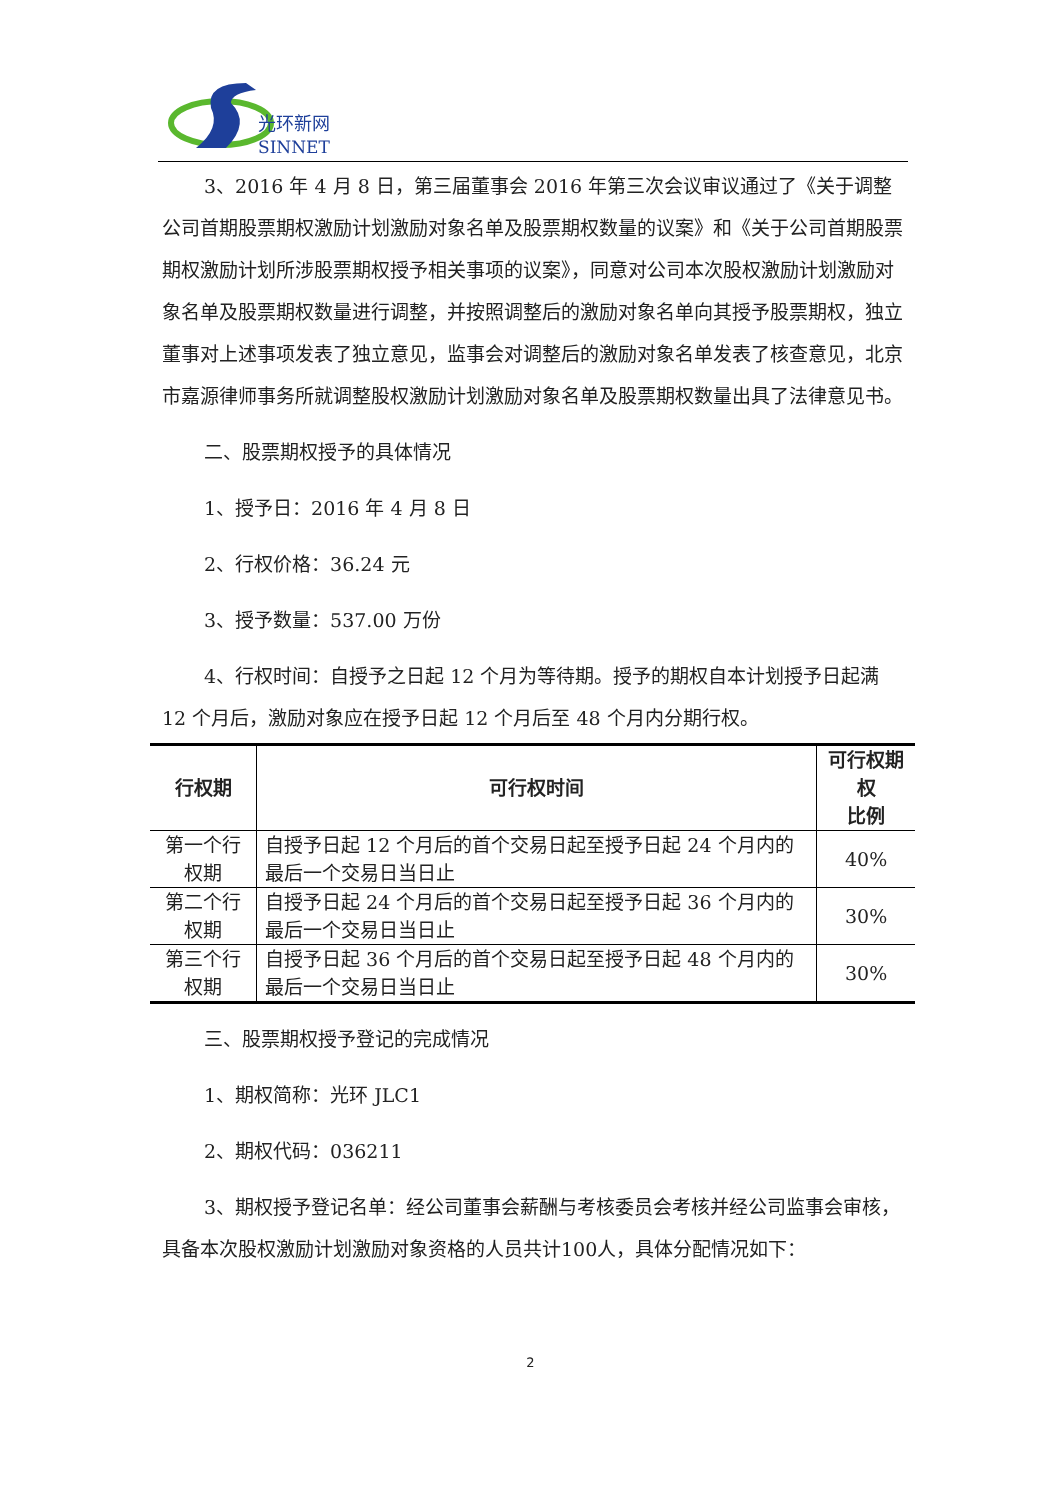光环新网
SINNET
3、2016 年 4 月 8 日，第三届董事会 2016 年第三次会议审议通过了《关于调整公司首期股票期权激励计划激励对象名单及股票期权数量的议案》和《关于公司首期股票期权激励计划所涉股票期权授予相关事项的议案》，同意对公司本次股权激励计划激励对象名单及股票期权数量进行调整，并按照调整后的激励对象名单向其授予股票期权，独立董事对上述事项发表了独立意见，监事会对调整后的激励对象名单发表了核查意见，北京市嘉源律师事务所就调整股权激励计划激励对象名单及股票期权数量出具了法律意见书。
二、股票期权授予的具体情况
1、授予日：2016 年 4 月 8 日
2、行权价格：36.24 元
3、授予数量：537.00 万份
4、行权时间：自授予之日起 12 个月为等待期。授予的期权自本计划授予日起满 12 个月后，激励对象应在授予日起 12 个月后至 48 个月内分期行权。
| 行权期 | 可行权时间 | 可行权期权 比例 |
| --- | --- | --- |
| 第一个行权期 | 自授予日起 12 个月后的首个交易日起至授予日起 24 个月内的最后一个交易日当日止 | 40% |
| 第二个行权期 | 自授予日起 24 个月后的首个交易日起至授予日起 36 个月内的最后一个交易日当日止 | 30% |
| 第三个行权期 | 自授予日起 36 个月后的首个交易日起至授予日起 48 个月内的最后一个交易日当日止 | 30% |
三、股票期权授予登记的完成情况
1、期权简称：光环 JLC1
2、期权代码：036211
3、期权授予登记名单：经公司董事会薪酬与考核委员会考核并经公司监事会审核，具备本次股权激励计划激励对象资格的人员共计100人，具体分配情况如下：
2